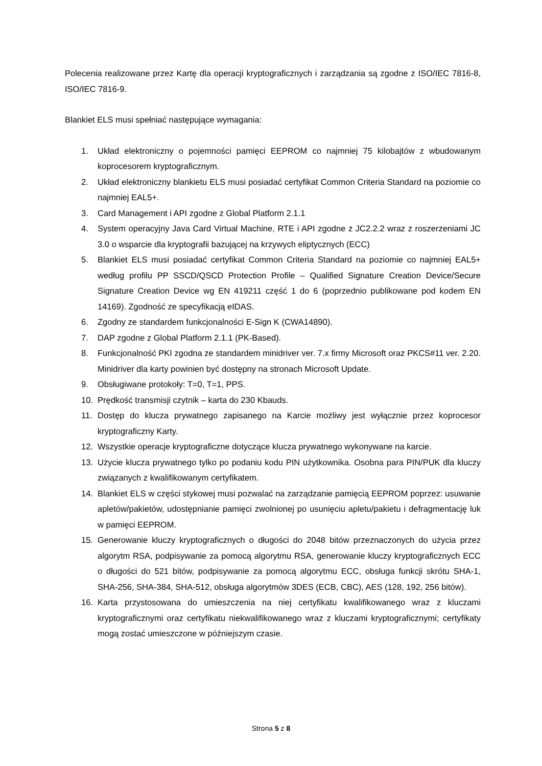Polecenia realizowane przez Kartę dla operacji kryptograficznych i zarządzania są zgodne z ISO/IEC 7816-8, ISO/IEC 7816-9.
Blankiet ELS musi spełniać następujące wymagania:
1. Układ elektroniczny o pojemności pamięci EEPROM co najmniej 75 kilobajtów z wbudowanym koprocesorem kryptograficznym.
2. Układ elektroniczny blankietu ELS musi posiadać certyfikat Common Criteria Standard na poziomie co najmniej EAL5+.
3. Card Management i API zgodne z Global Platform 2.1.1
4. System operacyjny Java Card Virtual Machine, RTE i API zgodne z JC2.2.2 wraz z roszerzeniami JC 3.0 o wsparcie dla kryptografii bazującej na krzywych eliptycznych (ECC)
5. Blankiet ELS musi posiadać certyfikat Common Criteria Standard na poziomie co najmniej EAL5+ według profilu PP SSCD/QSCD Protection Profile – Qualified Signature Creation Device/Secure Signature Creation Device wg EN 419211 część 1 do 6 (poprzednio publikowane pod kodem EN 14169). Zgodność ze specyfikacją eIDAS.
6. Zgodny ze standardem funkcjonalności E-Sign K (CWA14890).
7. DAP zgodne z Global Platform 2.1.1 (PK-Based).
8. Funkcjonalność PKI zgodna ze standardem minidriver ver. 7.x firmy Microsoft oraz PKCS#11 ver. 2.20. Minidriver dla karty powinien być dostępny na stronach Microsoft Update.
9. Obsługiwane protokoły: T=0, T=1, PPS.
10. Prędkość transmisji czytnik – karta do 230 Kbauds.
11. Dostęp do klucza prywatnego zapisanego na Karcie możliwy jest wyłącznie przez koprocesor kryptograficzny Karty.
12. Wszystkie operacje kryptograficzne dotyczące klucza prywatnego wykonywane na karcie.
13. Użycie klucza prywatnego tylko po podaniu kodu PIN użytkownika. Osobna para PIN/PUK dla kluczy związanych z kwalifikowanym certyfikatem.
14. Blankiet ELS w części stykowej musi pozwalać na zarządzanie pamięcią EEPROM poprzez: usuwanie apletów/pakietów, udostępnianie pamięci zwolnionej po usunięciu apletu/pakietu i defragmentację luk w pamięci EEPROM.
15. Generowanie kluczy kryptograficznych o długości do 2048 bitów przeznaczonych do użycia przez algorytm RSA, podpisywanie za pomocą algorytmu RSA, generowanie kluczy kryptograficznych ECC o długości do 521 bitów, podpisywanie za pomocą algorytmu ECC, obsługa funkcji skrótu SHA-1, SHA-256, SHA-384, SHA-512, obsługa algorytmów 3DES (ECB, CBC), AES (128, 192, 256 bitów).
16. Karta przystosowana do umieszczenia na niej certyfikatu kwalifikowanego wraz z kluczami kryptograficznymi oraz certyfikatu niekwalifikowanego wraz z kluczami kryptograficznymi; certyfikaty mogą zostać umieszczone w późniejszym czasie.
Strona 5 z 8